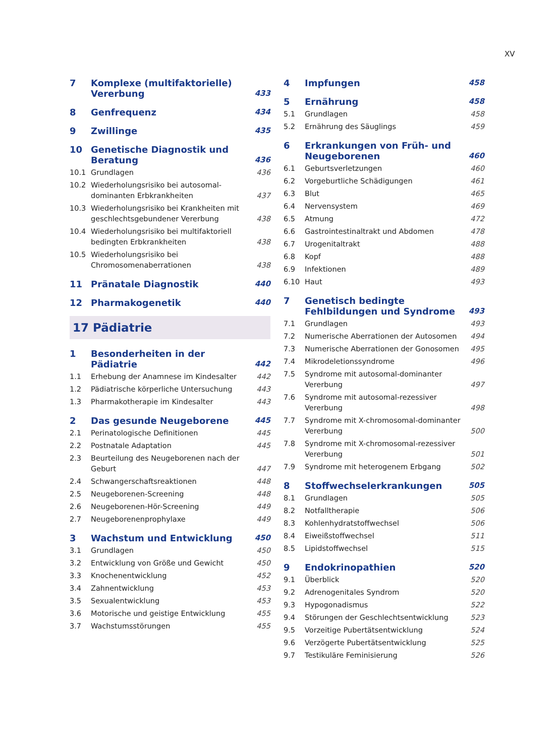XV
| 7 | Komplexe (multifaktorielle) Vererbung | 433 |
| 8 | Genfrequenz | 434 |
| 9 | Zwillinge | 435 |
| 10 | Genetische Diagnostik und Beratung | 436 |
| 10.1 | Grundlagen | 436 |
| 10.2 | Wiederholungsrisiko bei autosomal-dominanten Erbkrankheiten | 437 |
| 10.3 | Wiederholungsrisiko bei Krankheiten mit geschlechtsgebundener Vererbung | 438 |
| 10.4 | Wiederholungsrisiko bei multifaktoriell bedingten Erbkrankheiten | 438 |
| 10.5 | Wiederholungsrisiko bei Chromosomenaberrationen | 438 |
| 11 | Pränatale Diagnostik | 440 |
| 12 | Pharmakogenetik | 440 |
17 Pädiatrie
| 1 | Besonderheiten in der Pädiatrie | 442 |
| 1.1 | Erhebung der Anamnese im Kindesalter | 442 |
| 1.2 | Pädiatrische körperliche Untersuchung | 443 |
| 1.3 | Pharmakotherapie im Kindesalter | 443 |
| 2 | Das gesunde Neugeborene | 445 |
| 2.1 | Perinatologische Definitionen | 445 |
| 2.2 | Postnatale Adaptation | 445 |
| 2.3 | Beurteilung des Neugeborenen nach der Geburt | 447 |
| 2.4 | Schwangerschaftsreaktionen | 448 |
| 2.5 | Neugeborenen-Screening | 448 |
| 2.6 | Neugeborenen-Hör-Screening | 449 |
| 2.7 | Neugeborenenprophylaxe | 449 |
| 3 | Wachstum und Entwicklung | 450 |
| 3.1 | Grundlagen | 450 |
| 3.2 | Entwicklung von Größe und Gewicht | 450 |
| 3.3 | Knochenentwicklung | 452 |
| 3.4 | Zahnentwicklung | 453 |
| 3.5 | Sexualentwicklung | 453 |
| 3.6 | Motorische und geistige Entwicklung | 455 |
| 3.7 | Wachstumsstörungen | 455 |
| 4 | Impfungen | 458 |
| 5 | Ernährung | 458 |
| 5.1 | Grundlagen | 458 |
| 5.2 | Ernährung des Säuglings | 459 |
| 6 | Erkrankungen von Früh- und Neugeborenen | 460 |
| 6.1 | Geburtsverletzungen | 460 |
| 6.2 | Vorgeburtliche Schädigungen | 461 |
| 6.3 | Blut | 465 |
| 6.4 | Nervensystem | 469 |
| 6.5 | Atmung | 472 |
| 6.6 | Gastrointestinaltrakt und Abdomen | 478 |
| 6.7 | Urogenitaltrakt | 488 |
| 6.8 | Kopf | 488 |
| 6.9 | Infektionen | 489 |
| 6.10 | Haut | 493 |
| 7 | Genetisch bedingte Fehlbildungen und Syndrome | 493 |
| 7.1 | Grundlagen | 493 |
| 7.2 | Numerische Aberrationen der Autosomen | 494 |
| 7.3 | Numerische Aberrationen der Gonosomen | 495 |
| 7.4 | Mikrodeletionssyndrome | 496 |
| 7.5 | Syndrome mit autosomal-dominanter Vererbung | 497 |
| 7.6 | Syndrome mit autosomal-rezessiver Vererbung | 498 |
| 7.7 | Syndrome mit X-chromosomal-dominanter Vererbung | 500 |
| 7.8 | Syndrome mit X-chromosomal-rezessiver Vererbung | 501 |
| 7.9 | Syndrome mit heterogenem Erbgang | 502 |
| 8 | Stoffwechselerkrankungen | 505 |
| 8.1 | Grundlagen | 505 |
| 8.2 | Notfalltherapie | 506 |
| 8.3 | Kohlenhydratstoffwechsel | 506 |
| 8.4 | Eiweißstoffwechsel | 511 |
| 8.5 | Lipidstoffwechsel | 515 |
| 9 | Endokrinopathien | 520 |
| 9.1 | Überblick | 520 |
| 9.2 | Adrenogenitales Syndrom | 520 |
| 9.3 | Hypogonadismus | 522 |
| 9.4 | Störungen der Geschlechtsentwicklung | 523 |
| 9.5 | Vorzeitige Pubertätsentwicklung | 524 |
| 9.6 | Verzögerte Pubertätsentwicklung | 525 |
| 9.7 | Testikuläre Feminisierung | 526 |